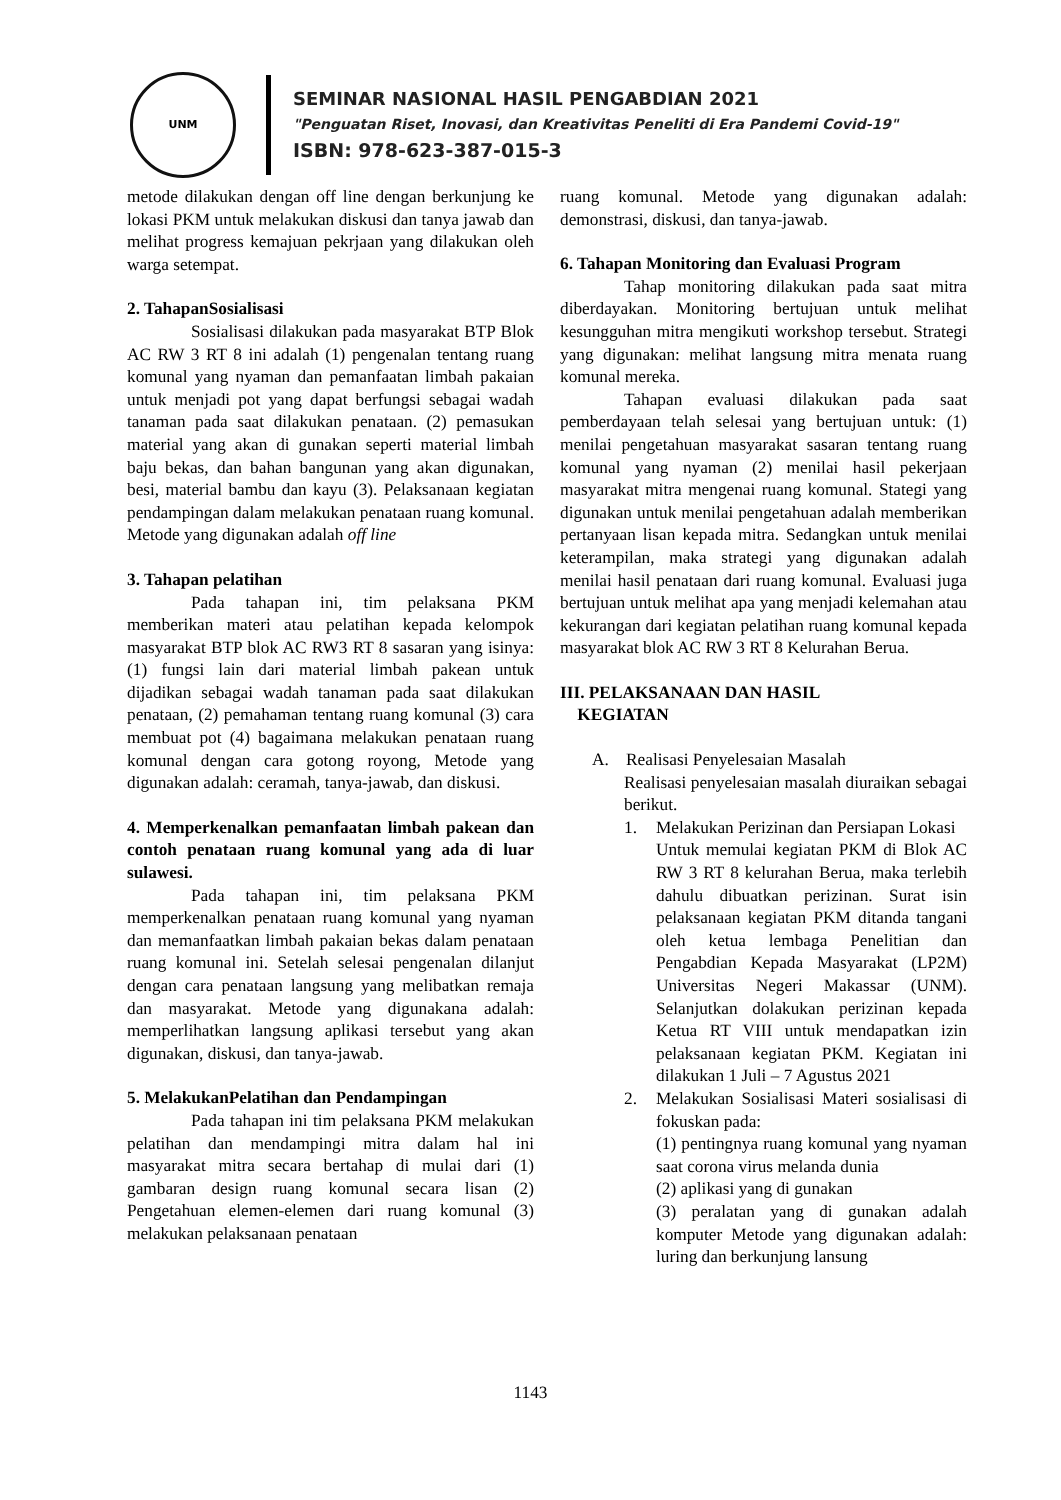UNM
SEMINAR NASIONAL HASIL PENGABDIAN 2021
"Penguatan Riset, Inovasi, dan Kreativitas Peneliti di Era Pandemi Covid-19"
ISBN: 978-623-387-015-3
metode dilakukan dengan off line dengan berkunjung ke lokasi PKM untuk melakukan diskusi dan tanya jawab dan melihat progress kemajuan pekrjaan yang dilakukan oleh warga setempat.
2. TahapanSosialisasi
Sosialisasi dilakukan pada masyarakat BTP Blok AC RW 3 RT 8 ini adalah (1) pengenalan tentang ruang komunal yang nyaman dan pemanfaatan limbah pakaian untuk menjadi pot yang dapat berfungsi sebagai wadah tanaman pada saat dilakukan penataan. (2) pemasukan material yang akan di gunakan seperti material limbah baju bekas, dan bahan bangunan yang akan digunakan, besi, material bambu dan kayu (3). Pelaksanaan kegiatan pendampingan dalam melakukan penataan ruang komunal. Metode yang digunakan adalah off line
3. Tahapan pelatihan
Pada tahapan ini, tim pelaksana PKM memberikan materi atau pelatihan kepada kelompok masyarakat BTP blok AC RW3 RT 8 sasaran yang isinya: (1) fungsi lain dari material limbah pakean untuk dijadikan sebagai wadah tanaman pada saat dilakukan penataan, (2) pemahaman tentang ruang komunal (3) cara membuat pot (4) bagaimana melakukan penataan ruang komunal dengan cara gotong royong, Metode yang digunakan adalah: ceramah, tanya-jawab, dan diskusi.
4. Memperkenalkan pemanfaatan limbah pakean dan contoh penataan ruang komunal yang ada di luar sulawesi.
Pada tahapan ini, tim pelaksana PKM memperkenalkan penataan ruang komunal yang nyaman dan memanfaatkan limbah pakaian bekas dalam penataan ruang komunal ini. Setelah selesai pengenalan dilanjut dengan cara penataan langsung yang melibatkan remaja dan masyarakat. Metode yang digunakana adalah: memperlihatkan langsung aplikasi tersebut yang akan digunakan, diskusi, dan tanya-jawab.
5. MelakukanPelatihan dan Pendampingan
Pada tahapan ini tim pelaksana PKM melakukan pelatihan dan mendampingi mitra dalam hal ini masyarakat mitra secara bertahap di mulai dari (1) gambaran design ruang komunal secara lisan (2) Pengetahuan elemen-elemen dari ruang komunal (3) melakukan pelaksanaan penataan
ruang komunal. Metode yang digunakan adalah: demonstrasi, diskusi, dan tanya-jawab.
6. Tahapan Monitoring dan Evaluasi Program
Tahap monitoring dilakukan pada saat mitra diberdayakan. Monitoring bertujuan untuk melihat kesungguhan mitra mengikuti workshop tersebut. Strategi yang digunakan: melihat langsung mitra menata ruang komunal mereka.
Tahapan evaluasi dilakukan pada saat pemberdayaan telah selesai yang bertujuan untuk: (1) menilai pengetahuan masyarakat sasaran tentang ruang komunal yang nyaman (2) menilai hasil pekerjaan masyarakat mitra mengenai ruang komunal. Stategi yang digunakan untuk menilai pengetahuan adalah memberikan pertanyaan lisan kepada mitra. Sedangkan untuk menilai keterampilan, maka strategi yang digunakan adalah menilai hasil penataan dari ruang komunal. Evaluasi juga bertujuan untuk melihat apa yang menjadi kelemahan atau kekurangan dari kegiatan pelatihan ruang komunal kepada masyarakat blok AC RW 3 RT 8 Kelurahan Berua.
III. PELAKSANAAN DAN HASIL
KEGIATAN
A. Realisasi Penyelesaian Masalah
Realisasi penyelesaian masalah diuraikan sebagai berikut.
1. Melakukan Perizinan dan Persiapan Lokasi
Untuk memulai kegiatan PKM di Blok AC RW 3 RT 8 kelurahan Berua, maka terlebih dahulu dibuatkan perizinan. Surat isin pelaksanaan kegiatan PKM ditanda tangani oleh ketua lembaga Penelitian dan Pengabdian Kepada Masyarakat (LP2M) Universitas Negeri Makassar (UNM). Selanjutkan dolakukan perizinan kepada Ketua RT VIII untuk mendapatkan izin pelaksanaan kegiatan PKM. Kegiatan ini dilakukan 1 Juli – 7 Agustus 2021
2. Melakukan Sosialisasi Materi sosialisasi di fokuskan pada:
(1) pentingnya ruang komunal yang nyaman saat corona virus melanda dunia
(2) aplikasi yang di gunakan
(3) peralatan yang di gunakan adalah komputer Metode yang digunakan adalah: luring dan berkunjung lansung
1143